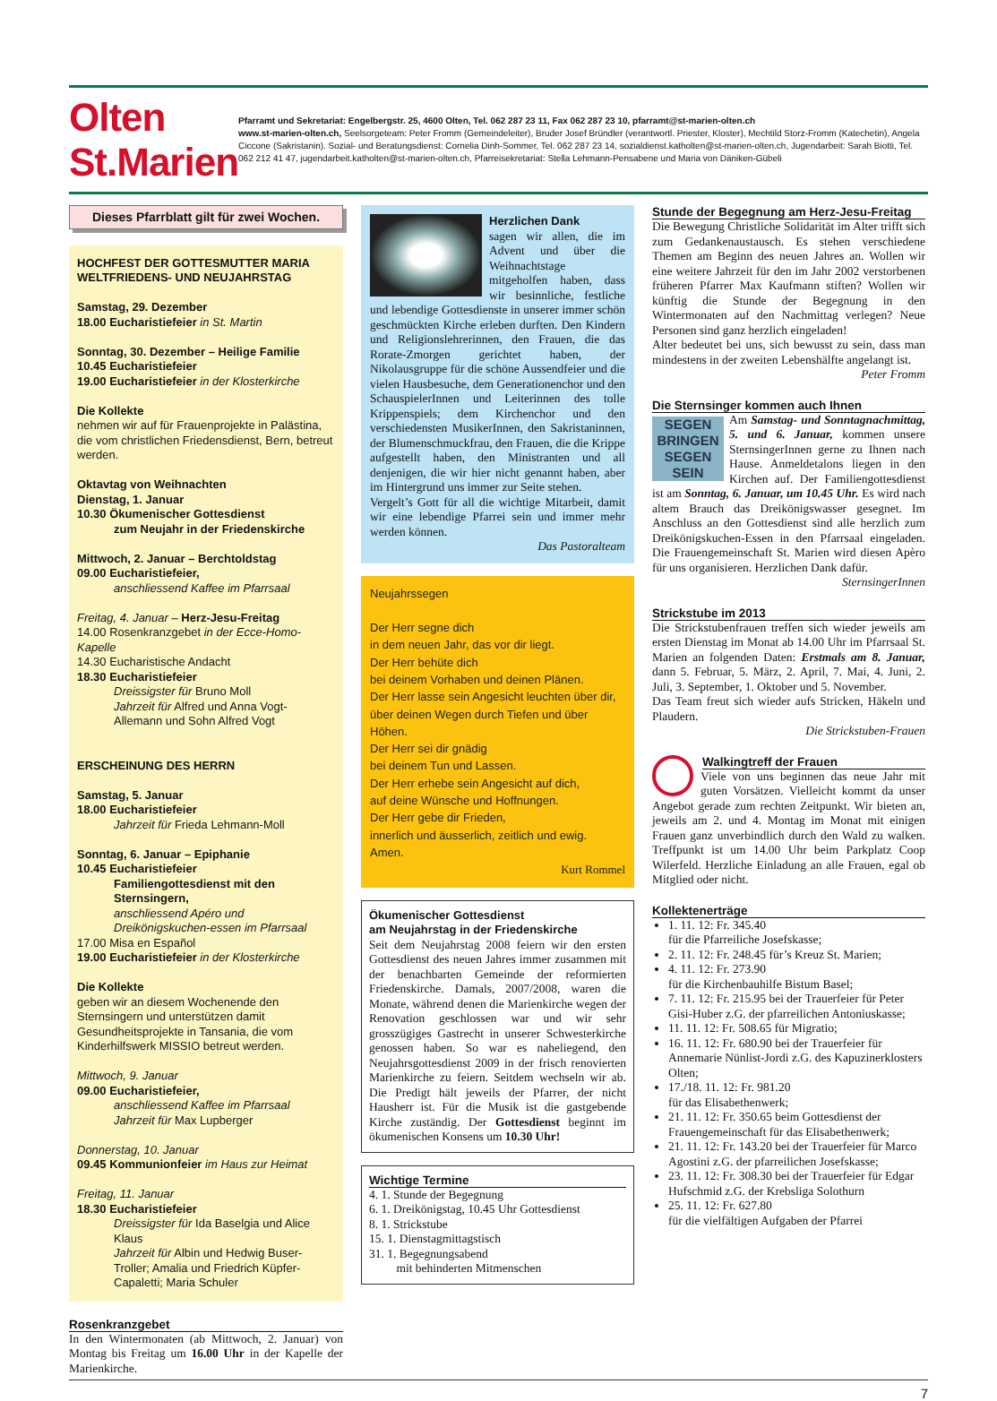Olten St.Marien
Pfarramt und Sekretariat: Engelbergstr. 25, 4600 Olten, Tel. 062 287 23 11, Fax 062 287 23 10, pfarramt@st-marien-olten.ch
www.st-marien-olten.ch, Seelsorgeteam: Peter Fromm (Gemeindeleiter), Bruder Josef Bründler (verantwortl. Priester, Kloster), Mechtild Storz-Fromm (Katechetin), Angela Ciccone (Sakristanin). Sozial- und Beratungsdienst: Cornelia Dinh-Sommer, Tel. 062 287 23 14, sozialdienst.katholten@st-marien-olten.ch, Jugendarbeit: Sarah Biotti, Tel. 062 212 41 47, jugendarbeit.katholten@st-marien-olten.ch, Pfarreisekretariat: Stella Lehmann-Pensabene und Maria von Däniken-Gübeli
Dieses Pfarrblatt gilt für zwei Wochen.
HOCHFEST DER GOTTESMUTTER MARIA
WELTFRIEDENS- UND NEUJAHRSTAG
Samstag, 29. Dezember
18.00 Eucharistiefeier in St. Martin
Sonntag, 30. Dezember – Heilige Familie
10.45 Eucharistiefeier
19.00 Eucharistiefeier in der Klosterkirche
Die Kollekte
nehmen wir auf für Frauenprojekte in Palästina, die vom christlichen Friedensdienst, Bern, betreut werden.
Oktavtag von Weihnachten
Dienstag, 1. Januar
10.30 Ökumenischer Gottesdienst
zum Neujahr in der Friedenskirche
Mittwoch, 2. Januar – Berchtoldstag
09.00 Eucharistiefeier,
anschliessend Kaffee im Pfarrsaal
Freitag, 4. Januar – Herz-Jesu-Freitag
14.00 Rosenkranzgebet in der Ecce-Homo-Kapelle
14.30 Eucharistische Andacht
18.30 Eucharistiefeier
Dreissigster für Bruno Moll
Jahrzeit für Alfred und Anna Vogt-Allemann und Sohn Alfred Vogt
ERSCHEINUNG DES HERRN
Samstag, 5. Januar
18.00 Eucharistiefeier
Jahrzeit für Frieda Lehmann-Moll
Sonntag, 6. Januar – Epiphanie
10.45 Eucharistiefeier
Familiengottesdienst mit den Sternsingern,
anschliessend Apéro und Dreikönigskuchen-essen im Pfarrsaal
17.00 Misa en Español
19.00 Eucharistiefeier in der Klosterkirche
Die Kollekte
geben wir an diesem Wochenende den Sternsingern und unterstützen damit Gesundheitsprojekte in Tansania, die vom Kinderhilfswerk MISSIO betreut werden.
Mittwoch, 9. Januar
09.00 Eucharistiefeier,
anschliessend Kaffee im Pfarrsaal
Jahrzeit für Max Lupberger
Donnerstag, 10. Januar
09.45 Kommunionfeier im Haus zur Heimat
Freitag, 11. Januar
18.30 Eucharistiefeier
Dreissigster für Ida Baselgia und Alice Klaus
Jahrzeit für Albin und Hedwig Buser-Troller; Amalia und Friedrich Küpfer-Capaletti; Maria Schuler
Rosenkranzgebet
In den Wintermonaten (ab Mittwoch, 2. Januar) von Montag bis Freitag um 16.00 Uhr in der Kapelle der Marienkirche.
Herzlichen Dank
sagen wir allen, die im Advent und über die Weihnachtstage mitgeholfen haben, dass wir besinnliche, festliche und lebendige Gottesdienste in unserer immer schön geschmückten Kirche erleben durften. Den Kindern und Religionslehrerinnen, den Frauen, die das Rorate-Zmorgen gerichtet haben, der Nikolausgruppe für die schöne Aussendfeier und die vielen Hausbesuche, dem Generationenchor und den SchauspielerInnen und Leiterinnen des tolle Krippenspiels; dem Kirchenchor und den verschiedensten MusikerInnen, den Sakristaninnen, der Blumenschmuckfrau, den Frauen, die die Krippe aufgestellt haben, den Ministranten und all denjenigen, die wir hier nicht genannt haben, aber im Hintergrund uns immer zur Seite stehen.
Vergelt’s Gott für all die wichtige Mitarbeit, damit wir eine lebendige Pfarrei sein und immer mehr werden können.
Das Pastoralteam
Neujahrssegen
Der Herr segne dich
in dem neuen Jahr, das vor dir liegt.
Der Herr behüte dich
bei deinem Vorhaben und deinen Plänen.
Der Herr lasse sein Angesicht leuchten über dir,
über deinen Wegen durch Tiefen und über Höhen.
Der Herr sei dir gnädig
bei deinem Tun und Lassen.
Der Herr erhebe sein Angesicht auf dich,
auf deine Wünsche und Hoffnungen.
Der Herr gebe dir Frieden,
innerlich und äusserlich, zeitlich und ewig.
Amen.
Kurt Rommel
Ökumenischer Gottesdienst
am Neujahrstag in der Friedenskirche
Seit dem Neujahrstag 2008 feiern wir den ersten Gottesdienst des neuen Jahres immer zusammen mit der benachbarten Gemeinde der reformierten Friedenskirche. Damals, 2007/2008, waren die Monate, während denen die Marienkirche wegen der Renovation geschlossen war und wir sehr grosszügiges Gastrecht in unserer Schwesterkirche genossen haben. So war es naheliegend, den Neujahrsgottesdienst 2009 in der frisch renovierten Marienkirche zu feiern. Seitdem wechseln wir ab. Die Predigt hält jeweils der Pfarrer, der nicht Hausherr ist. Für die Musik ist die gastgebende Kirche zuständig. Der Gottesdienst beginnt im ökumenischen Konsens um 10.30 Uhr!
Wichtige Termine
4. 1. Stunde der Begegnung
6. 1. Dreikönigstag, 10.45 Uhr Gottesdienst
8. 1. Strickstube
15. 1. Dienstagmittagstisch
31. 1. Begegnungsabend
mit behinderten Mitmenschen
Stunde der Begegnung am Herz-Jesu-Freitag
Die Bewegung Christliche Solidarität im Alter trifft sich zum Gedankenaustausch. Es stehen verschiedene Themen am Beginn des neuen Jahres an. Wollen wir eine weitere Jahrzeit für den im Jahr 2002 verstorbenen früheren Pfarrer Max Kaufmann stiften? Wollen wir künftig die Stunde der Begegnung in den Wintermonaten auf den Nachmittag verlegen? Neue Personen sind ganz herzlich eingeladen!
Alter bedeutet bei uns, sich bewusst zu sein, dass man mindestens in der zweiten Lebenshälfte angelangt ist.
Peter Fromm
Die Sternsinger kommen auch Ihnen
SEGEN BRINGEN SEGEN SEIN
Am Samstag- und Sonntagnachmittag, 5. und 6. Januar, kommen unsere SternsingerInnen gerne zu Ihnen nach Hause. Anmeldetalons liegen in den Kirchen auf. Der Familiengottesdienst ist am Sonntag, 6. Januar, um 10.45 Uhr. Es wird nach altem Brauch das Dreikönigswasser gesegnet. Im Anschluss an den Gottesdienst sind alle herzlich zum Dreikönigskuchen-Essen in den Pfarrsaal eingeladen. Die Frauengemeinschaft St. Marien wird diesen Apèro für uns organisieren. Herzlichen Dank dafür.
SternsingerInnen
Strickstube im 2013
Die Strickstubenfrauen treffen sich wieder jeweils am ersten Dienstag im Monat ab 14.00 Uhr im Pfarrsaal St. Marien an folgenden Daten: Erstmals am 8. Januar, dann 5. Februar, 5. März, 2. April, 7. Mai, 4. Juni, 2. Juli, 3. September, 1. Oktober und 5. November.
Das Team freut sich wieder aufs Stricken, Häkeln und Plaudern.
Die Strickstuben-Frauen
Walkingtreff der Frauen
Viele von uns beginnen das neue Jahr mit guten Vorsätzen. Vielleicht kommt da unser Angebot gerade zum rechten Zeitpunkt. Wir bieten an, jeweils am 2. und 4. Montag im Monat mit einigen Frauen ganz unverbindlich durch den Wald zu walken. Treffpunkt ist um 14.00 Uhr beim Parkplatz Coop Wilerfeld. Herzliche Einladung an alle Frauen, egal ob Mitglied oder nicht.
Kollektenerträge
1. 11. 12: Fr. 345.40
für die Pfarreiliche Josefskasse;
2. 11. 12: Fr. 248.45 für’s Kreuz St. Marien;
4. 11. 12: Fr. 273.90
für die Kirchenbauhilfe Bistum Basel;
7. 11. 12: Fr. 215.95 bei der Trauerfeier für Peter Gisi-Huber z.G. der pfarreilichen Antoniuskasse;
11. 11. 12: Fr. 508.65 für Migratio;
16. 11. 12: Fr. 680.90 bei der Trauerfeier für Annemarie Nünlist-Jordi z.G. des Kapuzinerklosters Olten;
17./18. 11. 12: Fr. 981.20
für das Elisabethenwerk;
21. 11. 12: Fr. 350.65 beim Gottesdienst der Frauengemeinschaft für das Elisabethenwerk;
21. 11. 12: Fr. 143.20 bei der Trauerfeier für Marco Agostini z.G. der pfarreilichen Josefskasse;
23. 11. 12: Fr. 308.30 bei der Trauerfeier für Edgar Hufschmid z.G. der Krebsliga Solothurn
25. 11. 12: Fr. 627.80
für die vielfältigen Aufgaben der Pfarrei
7